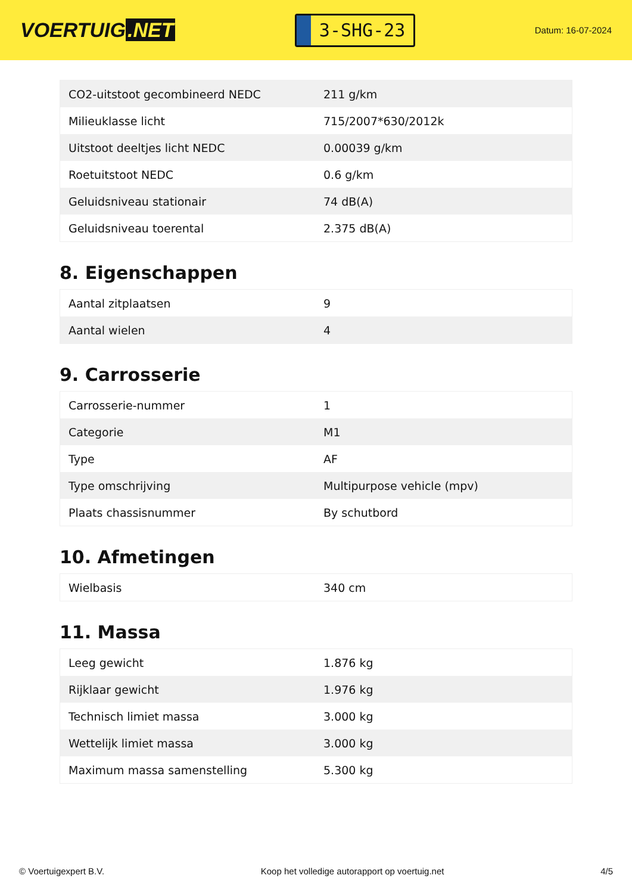VOERTUIG.NET
3-SHG-23
Datum: 16-07-2024
| CO2-uitstoot gecombineerd NEDC | 211 g/km |
| Milieuklasse licht | 715/2007*630/2012k |
| Uitstoot deeltjes licht NEDC | 0.00039 g/km |
| Roetuitstoot NEDC | 0.6 g/km |
| Geluidsniveau stationair | 74 dB(A) |
| Geluidsniveau toerental | 2.375 dB(A) |
8. Eigenschappen
| Aantal zitplaatsen | 9 |
| Aantal wielen | 4 |
9. Carrosserie
| Carrosserie-nummer | 1 |
| Categorie | M1 |
| Type | AF |
| Type omschrijving | Multipurpose vehicle (mpv) |
| Plaats chassisnummer | By schutbord |
10. Afmetingen
| Wielbasis | 340 cm |
11. Massa
| Leeg gewicht | 1.876 kg |
| Rijklaar gewicht | 1.976 kg |
| Technisch limiet massa | 3.000 kg |
| Wettelijk limiet massa | 3.000 kg |
| Maximum massa samenstelling | 5.300 kg |
© Voertuigexpert B.V. Koop het volledige autorapport op voertuig.net 4/5